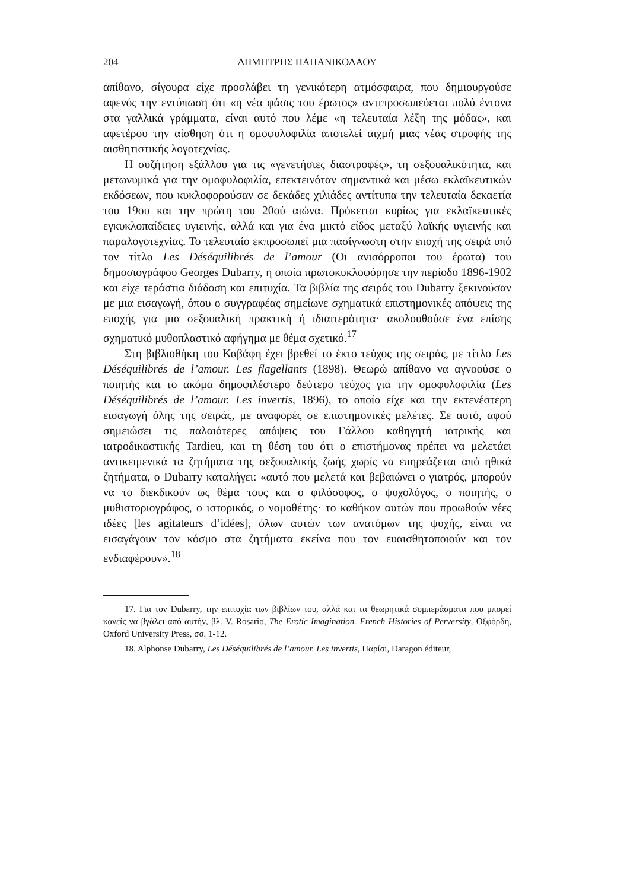204 ΔΗΜΗΤΡΗΣ ΠΑΠΑΝΙΚΟΛΑΟΥ
απίθανο, σίγουρα είχε προσλάβει τη γενικότερη ατμόσφαιρα, που δημιουργούσε αφενός την εντύπωση ότι «η νέα φάσις του έρωτος» αντιπροσωπεύεται πολύ έντονα στα γαλλικά γράμματα, είναι αυτό που λέμε «η τελευταία λέξη της μόδας», και αφετέρου την αίσθηση ότι η ομοφυλοφιλία αποτελεί αιχμή μιας νέας στροφής της αισθητιστικής λογοτεχνίας.
Η συζήτηση εξάλλου για τις «γενετήσιες διαστροφές», τη σεξουαλικότητα, και μετωνυμικά για την ομοφυλοφιλία, επεκτεινόταν σημαντικά και μέσω εκλαϊκευτικών εκδόσεων, που κυκλοφορούσαν σε δεκάδες χιλιάδες αντίτυπα την τελευταία δεκαετία του 19ου και την πρώτη του 20ού αιώνα. Πρόκειται κυρίως για εκλαϊκευτικές εγκυκλοπαίδειες υγιεινής, αλλά και για ένα μικτό είδος μεταξύ λαϊκής υγιεινής και παραλογοτεχνίας. Το τελευταίο εκπροσωπεί μια πασίγνωστη στην εποχή της σειρά υπό τον τίτλο Les Déséquilibrés de l’amour (Οι ανισόρροποι του έρωτα) του δημοσιογράφου Georges Dubarry, η οποία πρωτοκυκλοφόρησε την περίοδο 1896-1902 και είχε τεράστια διάδοση και επιτυχία. Τα βιβλία της σειράς του Dubarry ξεκινούσαν με μια εισαγωγή, όπου ο συγγραφέας σημείωνε σχηματικά επιστημονικές απόψεις της εποχής για μια σεξουαλική πρακτική ή ιδιαιτερότητα· ακολουθούσε ένα επίσης σχηματικό μυθοπλαστικό αφήγημα με θέμα σχετικό.<sup>17</sup>
Στη βιβλιοθήκη του Καβάφη έχει βρεθεί το έκτο τεύχος της σειράς, με τίτλο Les Déséquilibrés de l’amour. Les flagellants (1898). Θεωρώ απίθανο να αγνοούσε ο ποιητής και το ακόμα δημοφιλέστερο δεύτερο τεύχος για την ομοφυλοφιλία (Les Déséquilibrés de l’amour. Les invertis, 1896), το οποίο είχε και την εκτενέστερη εισαγωγή όλης της σειράς, με αναφορές σε επιστημονικές μελέτες. Σε αυτό, αφού σημειώσει τις παλαιότερες απόψεις του Γάλλου καθηγητή ιατρικής και ιατροδικαστικής Tardieu, και τη θέση του ότι ο επιστήμονας πρέπει να μελετάει αντικειμενικά τα ζητήματα της σεξουαλικής ζωής χωρίς να επηρεάζεται από ηθικά ζητήματα, ο Dubarry καταλήγει: «αυτό που μελετά και βεβαιώνει ο γιατρός, μπορούν να το διεκδικούν ως θέμα τους και ο φιλόσοφος, ο ψυχολόγος, ο ποιητής, ο μυθιστοριογράφος, ο ιστορικός, ο νομοθέτης· το καθήκον αυτών που προωθούν νέες ιδέες [les agitateurs d’idées], όλων αυτών των ανατόμων της ψυχής, είναι να εισαγάγουν τον κόσμο στα ζητήματα εκείνα που τον ευαισθητοποιούν και τον ενδιαφέρουν».<sup>18</sup>
17. Για τον Dubarry, την επιτυχία των βιβλίων του, αλλά και τα θεωρητικά συμπεράσματα που μπορεί κανείς να βγάλει από αυτήν, βλ. V. Rosario, The Erotic Imagination. French Histories of Perversity, Οξφόρδη, Oxford University Press, σσ. 1-12.
18. Alphonse Dubarry, Les Déséquilibrés de l’amour. Les invertis, Παρίσι, Daragon éditeur,